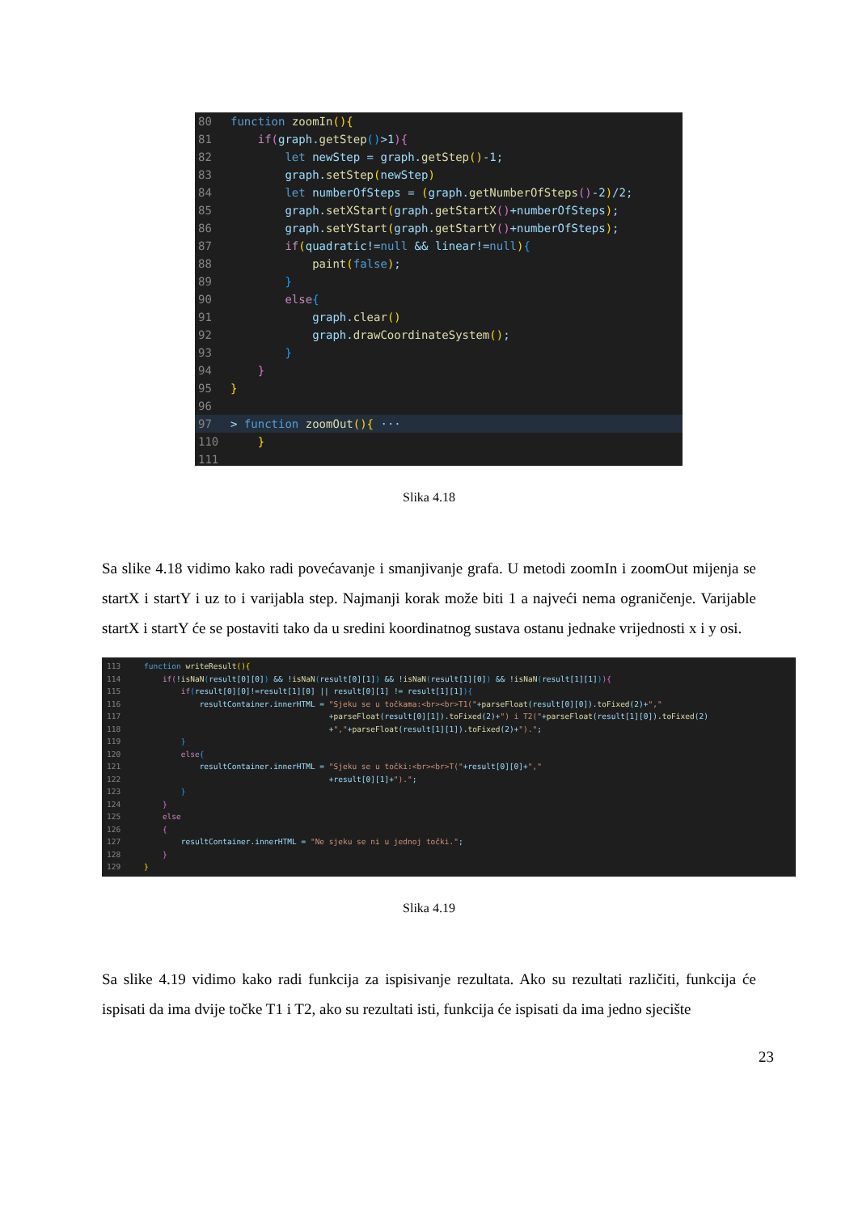80 function zoomIn(){ 81 if(graph.getStep()>1){ 82 let newStep = graph.getStep()-1; 83 graph.setStep(newStep) 84 let numberOfSteps = (graph.getNumberOfSteps()-2)/2; 85 graph.setXStart(graph.getStartX()+numberOfSteps); 86 graph.setYStart(graph.getStartY()+numberOfSteps); 87 if(quadratic!=null && linear!=null){ 88 paint(false); 89 } 90 else{ 91 graph.clear() 92 graph.drawCoordinateSystem(); 93 } 94 } 95 } 96
97 > function zoomOut(){ ···
110 } 111
Slika 4.18
Sa slike 4.18 vidimo kako radi povećavanje i smanjivanje grafa. U metodi zoomIn i zoomOut mijenja se startX i startY i uz to i varijabla step. Najmanji korak može biti 1 a najveći nema ograničenje. Varijable startX i startY će se postaviti tako da u sredini koordinatnog sustava ostanu jednake vrijednosti x i y osi.
113 function writeResult(){ 114 if(!isNaN(result[0][0]) && !isNaN(result[0][1]) && !isNaN(result[1][0]) && !isNaN(result[1][1])){ 115 if(result[0][0]!=result[1][0] || result[0][1] != result[1][1]){ 116 resultContainer.innerHTML = "Sjeku se u točkama:<br><br>T1("+parseFloat(result[0][0]).toFixed(2)+"," 117 +parseFloat(result[0][1]).toFixed(2)+") i T2("+parseFloat(result[1][0]).toFixed(2) 118 +","+parseFloat(result[1][1]).toFixed(2)+")."; 119 } 120 else{ 121 resultContainer.innerHTML = "Sjeku se u točki:<br><br>T("+result[0][0]+"," 122 +result[0][1]+")."; 123 } 124 } 125 else 126 { 127 resultContainer.innerHTML = "Ne sjeku se ni u jednoj točki."; 128 } 129 }
Slika 4.19
Sa slike 4.19 vidimo kako radi funkcija za ispisivanje rezultata. Ako su rezultati različiti, funkcija će ispisati da ima dvije točke T1 i T2, ako su rezultati isti, funkcija će ispisati da ima jedno sjecište
23